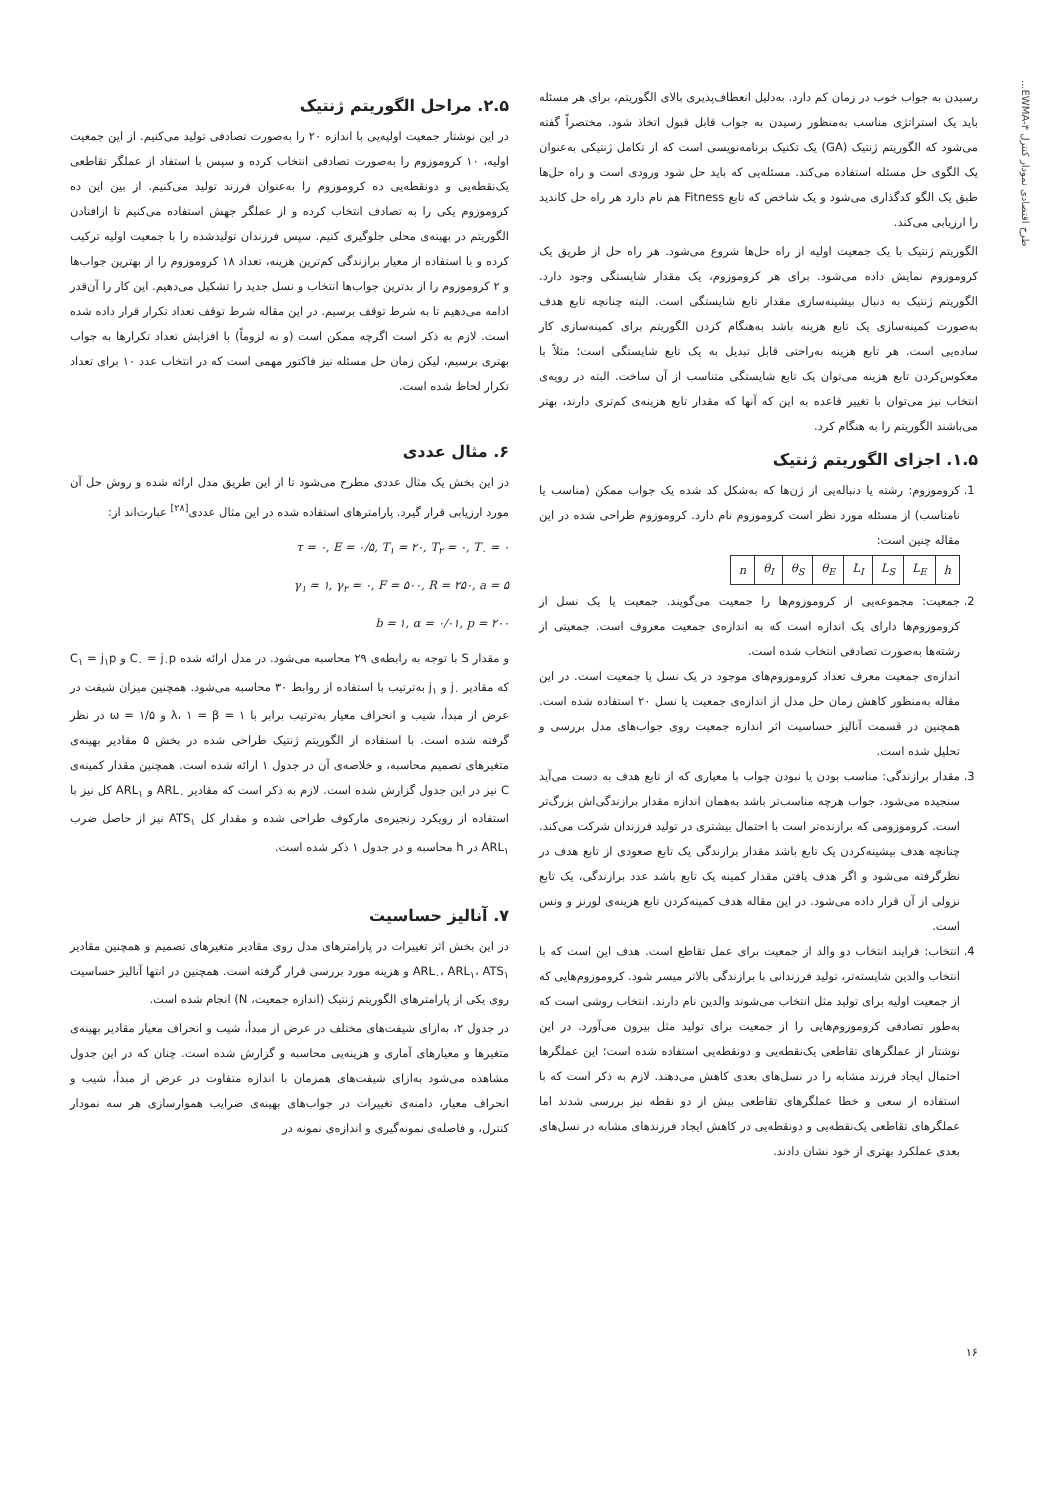طرح اقتصادی نمودار کنترل EWMA-۳...
رسیدن به جواب خوب در زمان کم دارد. به‌دلیل انعطاف‌پذیری بالای الگوریتم، برای هر مسئله باید یک استراتژی مناسب به‌منظور رسیدن به جواب قابل قبول اتخاذ شود. مختصراً گفته می‌شود که الگوریتم ژنتیک (GA) یک تکنیک برنامه‌نویسی است که از تکامل ژنتیکی به‌عنوان یک الگوی حل مسئله استفاده می‌کند. مسئله‌یی که باید حل شود ورودی است و راه حل‌ها طبق یک الگو کدگذاری می‌شود و یک شاخص که تابع Fitness هم نام دارد هر راه حل کاندید را ارزیابی می‌کند.
الگوریتم ژنتیک با یک جمعیت اولیه از راه حل‌ها شروع می‌شود. هر راه حل از طریق یک کروموزوم نمایش داده می‌شود. برای هر کروموزوم، یک مقدار شایستگی وجود دارد. الگوریتم ژنتیک به دنبال بیشینه‌سازی مقدار تابع شایستگی است. البته چنانچه تابع هدف به‌صورت کمینه‌سازی یک تابع هزینه باشد به‌هنگام کردن الگوریتم برای کمینه‌سازی کار ساده‌یی است. هر تابع هزینه به‌راحتی قابل تبدیل به یک تابع شایستگی است؛ مثلاً با معکوس‌کردن تابع هزینه می‌توان یک تابع شایستگی متناسب از آن ساخت. البته در رویه‌ی انتخاب نیز می‌توان با تغییر قاعده به این که آنها که مقدار تابع هزینه‌ی کم‌تری دارند، بهتر می‌باشند الگوریتم را به هنگام کرد.
۱.۵. اجزای الگوریتم ژنتیک
1. کروموزوم: رشته یا دنباله‌یی از ژن‌ها که به‌شکل کد شده یک جواب ممکن (مناسب یا نامناسب) از مسئله مورد نظر است کروموزوم نام دارد. کروموزوم طراحی شده در این مقاله چنین است:
| n | θ<sub>I</sub> | θ<sub>S</sub> | θ<sub>E</sub> | L<sub>I</sub> | L<sub>S</sub> | L<sub>E</sub> | h |
2. جمعیت: مجموعه‌یی از کروموزوم‌ها را جمعیت می‌گویند. جمعیت یا یک نسل از کروموزوم‌ها دارای یک اندازه است که به اندازه‌ی جمعیت معروف است. جمعیتی از رشته‌ها به‌صورت تصادفی انتخاب شده است.
اندازه‌ی جمعیت معرف تعداد کروموزوم‌های موجود در یک نسل یا جمعیت است. در این مقاله به‌منظور کاهش زمان حل مدل از اندازه‌ی جمعیت یا نسل ۲۰ استفاده شده است. همچنین در قسمت آنالیز حساسیت اثر اندازه جمعیت روی جواب‌های مدل بررسی و تحلیل شده است.
3. مقدار برازندگی: مناسب بودن یا نبودن جواب با معیاری که از تابع هدف به دست می‌آید سنجیده می‌شود. جواب هرچه مناسب‌تر باشد به‌همان اندازه مقدار برازندگی‌اش بزرگ‌تر است. کروموزومی که برازنده‌تر است با احتمال بیشتری در تولید فرزندان شرکت می‌کند. چنانچه هدف بیشینه‌کردن یک تابع باشد مقدار برازندگی یک تابع صعودی از تابع هدف در نظرگرفته می‌شود و اگر هدف یافتن مقدار کمینه یک تابع باشد عدد برازندگی، یک تابع نزولی از آن قرار داده می‌شود. در این مقاله هدف کمینه‌کردن تابع هزینه‌ی لورنز و ونس است.
4. انتخاب: فرایند انتخاب دو والد از جمعیت برای عمل تقاطع است. هدف این است که با انتخاب والدین شایسته‌تر، تولید فرزندانی با برازندگی بالاتر میسر شود. کروموزوم‌هایی که از جمعیت اولیه برای تولید مثل انتخاب می‌شوند والدین نام دارند. انتخاب روشی است که به‌طور تصادفی کروموزوم‌هایی را از جمعیت برای تولید مثل بیرون می‌آورد. در این نوشتار از عملگرهای تقاطعی یک‌نقطه‌یی و دونقطه‌یی استفاده شده است؛ این عملگرها احتمال ایجاد فرزند مشابه را در نسل‌های بعدی کاهش می‌دهند. لازم به ذکر است که با استفاده از سعی و خطا عملگرهای تقاطعی بیش از دو نقطه نیز بررسی شدند اما عملگرهای تقاطعی یک‌نقطه‌یی و دونقطه‌یی در کاهش ایجاد فرزندهای مشابه در نسل‌های بعدی عملکرد بهتری از خود نشان دادند.
۲.۵. مراحل الگوریتم ژنتیک
در این نوشتار جمعیت اولیه‌یی با اندازه ۲۰ را به‌صورت تصادفی تولید می‌کنیم. از این جمعیت اولیه، ۱۰ کروموزوم را به‌صورت تصادفی انتخاب کرده و سپس با استفاد از عملگر تقاطعی یک‌نقطه‌یی و دونقطه‌یی ده کروموزوم را به‌عنوان فرزند تولید می‌کنیم. از بین این ده کروموزوم یکی را به تصادف انتخاب کرده و از عملگر جهش استفاده می‌کنیم تا ازافتادن الگوریتم در بهینه‌ی محلی جلوگیری کنیم. سپس فرزندان تولیدشده را با جمعیت اولیه ترکیب کرده و با استفاده از معیار برازندگی کم‌ترین هزینه، تعداد ۱۸ کروموزوم را از بهترین جواب‌ها و ۲ کروموزوم را از بدترین جواب‌ها انتخاب و نسل جدید را تشکیل می‌دهیم. این کار را آن‌قدر ادامه می‌دهیم تا به شرط توقف برسیم. در این مقاله شرط توقف تعداد تکرار قرار داده شده است. لازم به ذکر است اگرچه ممکن است (و نه لزوماً) با افزایش تعداد تکرارها به جواب بهتری برسیم، لیکن زمان حل مسئله نیز فاکتور مهمی است که در انتخاب عدد ۱۰ برای تعداد تکرار لحاظ شده است.
۶. مثال عددی
در این بخش یک مثال عددی مطرح می‌شود تا از این طریق مدل ارائه شده و روش حل آن مورد ارزیابی قرار گیرد. پارامترهای استفاده شده در این مثال عددی<sup>[۲۸]</sup> عبارت‌اند از:
τ = ۰, E = ۰/۵, T<sub>۱</sub> = ۲۰, T<sub>۲</sub> = ۰, T<sub>۰</sub> = ۰
γ<sub>۱</sub> = ۱, γ<sub>۲</sub> = ۰, F = ۵۰۰, R = ۲۵۰, a = ۵
b = ۱, α = ۰/۰۱, p = ۲۰۰
و مقدار S با توجه به رابطه‌ی ۲۹ محاسبه می‌شود. در مدل ارائه شده C<sub>۰</sub> = j<sub>۰</sub>p و C<sub>۱</sub> = j<sub>۱</sub>p که مقادیر j<sub>۰</sub> و j<sub>۱</sub> به‌ترتیب با استفاده از روابط ۳۰ محاسبه می‌شود. همچنین میزان شیفت در عرض از مبدأ، شیب و انحراف معیار به‌ترتیب برابر با ۱ = λ، ۱ = β و ۱/۵ = ω در نظر گرفته شده است. با استفاده از الگوریتم ژنتیک طراحی شده در بخش ۵ مقادیر بهینه‌ی متغیرهای تصمیم محاسبه، و خلاصه‌ی آن در جدول ۱ ارائه شده است. همچنین مقدار کمینه‌ی C نیز در این جدول گزارش شده است. لازم به ذکر است که مقادیر ARL<sub>۰</sub> و ARL<sub>۱</sub> کل نیز با استفاده از رویکرد زنجیره‌ی مارکوف طراحی شده و مقدار کل ATS<sub>۱</sub> نیز از حاصل ضرب ARL<sub>۱</sub> در h محاسبه و در جدول ۱ ذکر شده است.
۷. آنالیز حساسیت
در این بخش اثر تغییرات در پارامترهای مدل روی مقادیر متغیرهای تصمیم و همچنین مقادیر ARL<sub>۰</sub>، ARL<sub>۱</sub>، ATS<sub>۱</sub> و هزینه مورد بررسی قرار گرفته است. همچنین در انتها آنالیز حساسیت روی یکی از پارامترهای الگوریتم ژنتیک (اندازه جمعیت، N) انجام شده است.
در جدول ۲، به‌ازای شیفت‌های مختلف در عرض از مبدأ، شیب و انحراف معیار مقادیر بهینه‌ی متغیرها و معیارهای آماری و هزینه‌یی محاسبه و گزارش شده است. چنان که در این جدول مشاهده می‌شود به‌ازای شیفت‌های همزمان با اندازه متفاوت در عرض از مبدأ، شیب و انحراف معیار، دامنه‌ی تغییرات در جواب‌های بهینه‌ی ضرایب هموارسازی هر سه نمودار کنترل، و فاصله‌ی نمونه‌گیری و اندازه‌ی نمونه در
۱۶